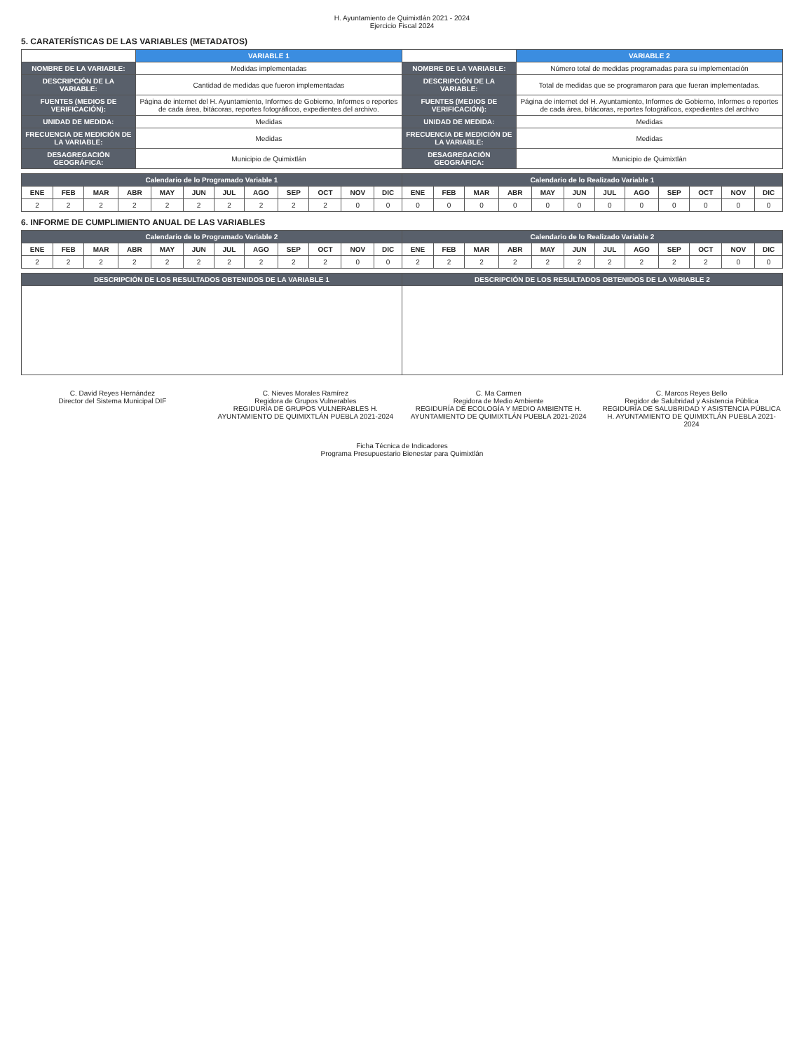H. Ayuntamiento de Quimixtlán 2021 - 2024
Ejercicio Fiscal 2024
5. CARATERÍSTICAS DE LAS VARIABLES (METADATOS)
| | VARIABLE 1 | | VARIABLE 2 |
| --- | --- | --- | --- |
| NOMBRE DE LA VARIABLE: | Medidas implementadas | NOMBRE DE LA VARIABLE: | Número total de medidas programadas para su implementación |
| DESCRIPCIÓN DE LA VARIABLE: | Cantidad de medidas que fueron implementadas | DESCRIPCIÓN DE LA VARIABLE: | Total de medidas que se programaron para que fueran implementadas. |
| FUENTES (MEDIOS DE VERIFICACIÓN): | Página de internet del H. Ayuntamiento, Informes de Gobierno, Informes o reportes de cada área, bitácoras, reportes fotográficos, expedientes del archivo. | FUENTES (MEDIOS DE VERIFICACIÓN): | Página de internet del H. Ayuntamiento, Informes de Gobierno, Informes o reportes de cada área, bitácoras, reportes fotográficos, expedientes del archivo |
| UNIDAD DE MEDIDA: | Medidas | UNIDAD DE MEDIDA: | Medidas |
| FRECUENCIA DE MEDICIÓN DE LA VARIABLE: | Medidas | FRECUENCIA DE MEDICIÓN DE LA VARIABLE: | Medidas |
| DESAGREGACIÓN GEOGRÁFICA: | Municipio de Quimixtlán | DESAGREGACIÓN GEOGRÁFICA: | Municipio de Quimixtlán |
| Calendario de lo Programado Variable 1 | | | | | | | | | | | | Calendario de lo Realizado Variable 1 | | | | | | | | | | | |
| --- | --- | --- | --- | --- | --- | --- | --- | --- | --- | --- | --- | --- | --- | --- | --- | --- | --- | --- | --- | --- | --- | --- | --- |
| ENE | FEB | MAR | ABR | MAY | JUN | JUL | AGO | SEP | OCT | NOV | DIC | ENE | FEB | MAR | ABR | MAY | JUN | JUL | AGO | SEP | OCT | NOV | DIC |
| 2 | 2 | 2 | 2 | 2 | 2 | 2 | 2 | 2 | 2 | 0 | 0 | 0 | 0 | 0 | 0 | 0 | 0 | 0 | 0 | 0 | 0 | 0 | 0 |
6. INFORME DE CUMPLIMIENTO ANUAL DE LAS VARIABLES
| Calendario de lo Programado Variable 2 | | | | | | | | | | | | Calendario de lo Realizado Variable 2 | | | | | | | | | | | |
| --- | --- | --- | --- | --- | --- | --- | --- | --- | --- | --- | --- | --- | --- | --- | --- | --- | --- | --- | --- | --- | --- | --- | --- |
| ENE | FEB | MAR | ABR | MAY | JUN | JUL | AGO | SEP | OCT | NOV | DIC | ENE | FEB | MAR | ABR | MAY | JUN | JUL | AGO | SEP | OCT | NOV | DIC |
| 2 | 2 | 2 | 2 | 2 | 2 | 2 | 2 | 2 | 2 | 0 | 0 | 2 | 2 | 2 | 2 | 2 | 2 | 2 | 2 | 2 | 2 | 0 | 0 |
| DESCRIPCIÓN DE LOS RESULTADOS OBTENIDOS DE LA VARIABLE 1 | DESCRIPCIÓN DE LOS RESULTADOS OBTENIDOS DE LA VARIABLE 2 |
| --- | --- |
C. David Reyes Hernández
Director del Sistema Municipal DIF
C. Nieves Morales Ramírez
Regidora de Grupos Vulnerables
REGIDURÍA DE GRUPOS VULNERABLES H. AYUNTAMIENTO DE QUIMIXTLÁN PUEBLA 2021-2024
C. Ma Carmen
Regidora de Medio Ambiente
REGIDURÍA DE ECOLOGÍA Y MEDIO AMBIENTE H. AYUNTAMIENTO DE QUIMIXTLÁN PUEBLA 2021-2024
C. Marcos Reyes Bello
Regidor de Salubridad y Asistencia Pública
REGIDURÍA DE SALUBRIDAD Y ASISTENCIA PÚBLICA H. AYUNTAMIENTO DE QUIMIXTLÁN PUEBLA 2021-2024
Ficha Técnica de Indicadores
Programa Presupuestario Bienestar para Quimixtlán